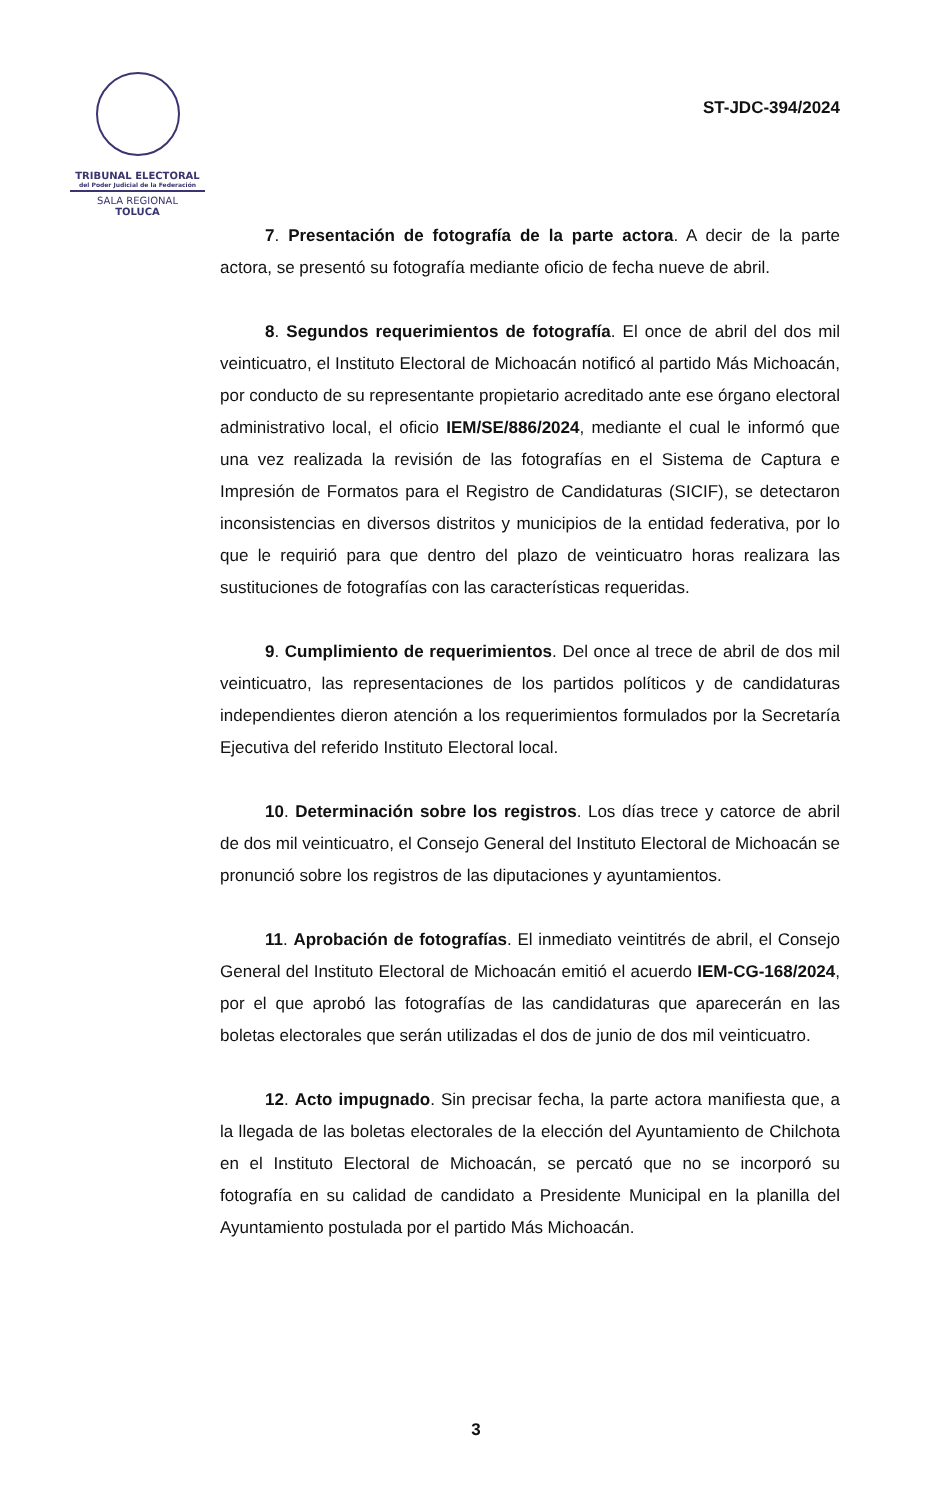TRIBUNAL ELECTORAL
del Poder Judicial de la Federación
SALA REGIONAL
TOLUCA
ST-JDC-394/2024
7. Presentación de fotografía de la parte actora. A decir de la parte actora, se presentó su fotografía mediante oficio de fecha nueve de abril.
8. Segundos requerimientos de fotografía. El once de abril del dos mil veinticuatro, el Instituto Electoral de Michoacán notificó al partido Más Michoacán, por conducto de su representante propietario acreditado ante ese órgano electoral administrativo local, el oficio IEM/SE/886/2024, mediante el cual le informó que una vez realizada la revisión de las fotografías en el Sistema de Captura e Impresión de Formatos para el Registro de Candidaturas (SICIF), se detectaron inconsistencias en diversos distritos y municipios de la entidad federativa, por lo que le requirió para que dentro del plazo de veinticuatro horas realizara las sustituciones de fotografías con las características requeridas.
9. Cumplimiento de requerimientos. Del once al trece de abril de dos mil veinticuatro, las representaciones de los partidos políticos y de candidaturas independientes dieron atención a los requerimientos formulados por la Secretaría Ejecutiva del referido Instituto Electoral local.
10. Determinación sobre los registros. Los días trece y catorce de abril de dos mil veinticuatro, el Consejo General del Instituto Electoral de Michoacán se pronunció sobre los registros de las diputaciones y ayuntamientos.
11. Aprobación de fotografías. El inmediato veintitrés de abril, el Consejo General del Instituto Electoral de Michoacán emitió el acuerdo IEM-CG-168/2024, por el que aprobó las fotografías de las candidaturas que aparecerán en las boletas electorales que serán utilizadas el dos de junio de dos mil veinticuatro.
12. Acto impugnado. Sin precisar fecha, la parte actora manifiesta que, a la llegada de las boletas electorales de la elección del Ayuntamiento de Chilchota en el Instituto Electoral de Michoacán, se percató que no se incorporó su fotografía en su calidad de candidato a Presidente Municipal en la planilla del Ayuntamiento postulada por el partido Más Michoacán.
3